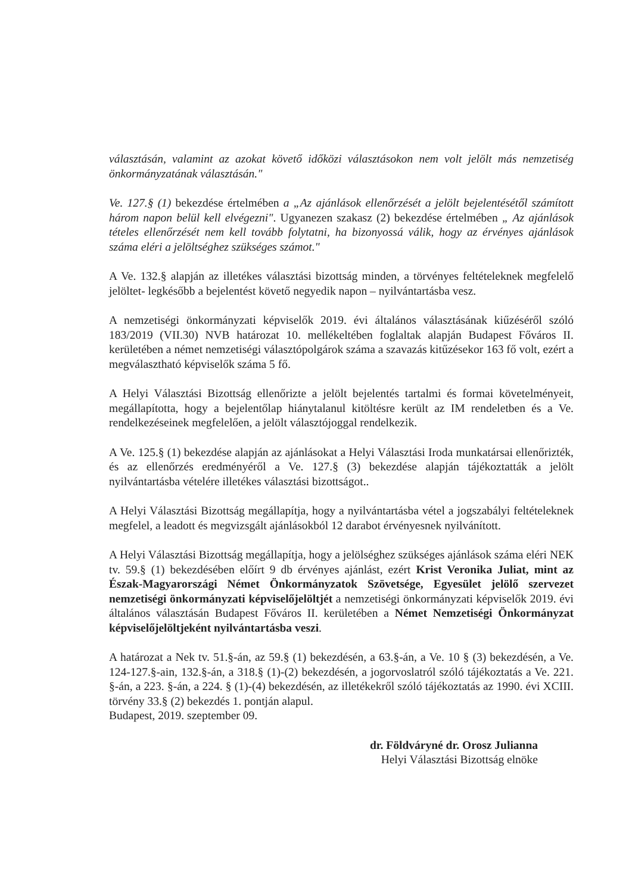választásán, valamint az azokat követő időközi választásokon nem volt jelölt más nemzetiség önkormányzatának választásán."
Ve. 127.§ (1) bekezdése értelmében a „Az ajánlások ellenőrzését a jelölt bejelentésétől számított három napon belül kell elvégezni". Ugyanezen szakasz (2) bekezdése értelmében „ Az ajánlások tételes ellenőrzését nem kell tovább folytatni, ha bizonyossá válik, hogy az érvényes ajánlások száma eléri a jelöltséghez szükséges számot."
A Ve. 132.§ alapján az illetékes választási bizottság minden, a törvényes feltételeknek megfelelő jelöltet- legkésőbb a bejelentést követő negyedik napon – nyilvántartásba vesz.
A nemzetiségi önkormányzati képviselők 2019. évi általános választásának kiűzéséről szóló 183/2019 (VII.30) NVB határozat 10. mellékeltében foglaltak alapján Budapest Főváros II. kerületében a német nemzetiségi választópolgárok száma a szavazás kitűzésekor 163 fő volt, ezért a megválasztható képviselők száma 5 fő.
A Helyi Választási Bizottság ellenőrizte a jelölt bejelentés tartalmi és formai követelményeit, megállapította, hogy a bejelentőlap hiánytalanul kitöltésre került az IM rendeletben és a Ve. rendelkezéseinek megfelelően, a jelölt választójoggal rendelkezik.
A Ve. 125.§ (1) bekezdése alapján az ajánlásokat a Helyi Választási Iroda munkatársai ellenőrizték, és az ellenőrzés eredményéről a Ve. 127.§ (3) bekezdése alapján tájékoztatták a jelölt nyilvántartásba vételére illetékes választási bizottságot..
A Helyi Választási Bizottság megállapítja, hogy a nyilvántartásba vétel a jogszabályi feltételeknek megfelel, a leadott és megvizsgált ajánlásokból 12 darabot érvényesnek nyilvánított.
A Helyi Választási Bizottság megállapítja, hogy a jelölséghez szükséges ajánlások száma eléri NEK tv. 59.§ (1) bekezdésében előírt 9 db érvényes ajánlást, ezért Krist Veronika Juliat, mint az Észak-Magyarországi Német Önkormányzatok Szövetsége, Egyesület jelölő szervezet nemzetiségi önkormányzati képviselőjelöltjét a nemzetiségi önkormányzati képviselők 2019. évi általános választásán Budapest Főváros II. kerületében a Német Nemzetiségi Önkormányzat képviselőjelöltjeként nyilvántartásba veszi.
A határozat a Nek tv. 51.§-án, az 59.§ (1) bekezdésén, a 63.§-án, a Ve. 10 § (3) bekezdésén, a Ve. 124-127.§-ain, 132.§-án, a 318.§ (1)-(2) bekezdésén, a jogorvoslatról szóló tájékoztatás a Ve. 221. §-án, a 223. §-án, a 224. § (1)-(4) bekezdésén, az illetékekről szóló tájékoztatás az 1990. évi XCIII. törvény 33.§ (2) bekezdés 1. pontján alapul.
Budapest, 2019. szeptember 09.
dr. Földváryné dr. Orosz Julianna
Helyi Választási Bizottság elnöke